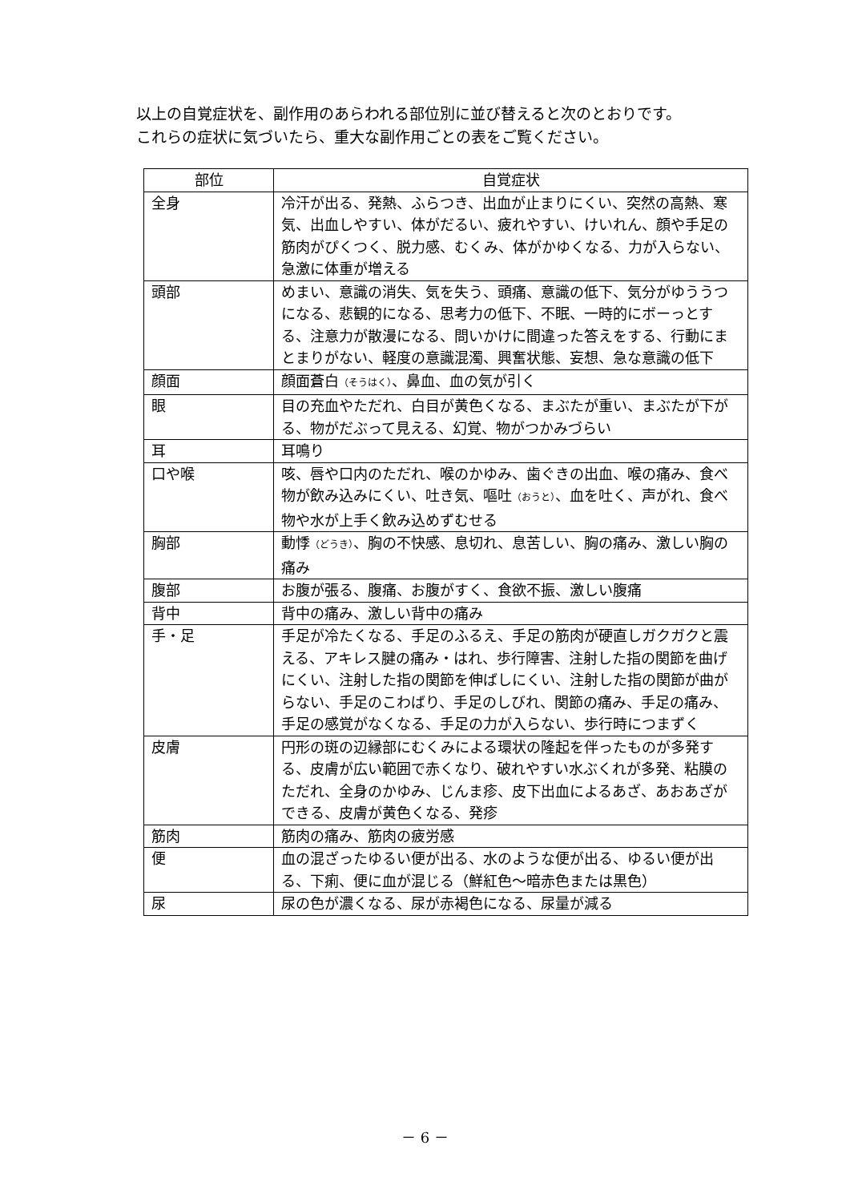以上の自覚症状を、副作用のあらわれる部位別に並び替えると次のとおりです。
これらの症状に気づいたら、重大な副作用ごとの表をご覧ください。
| 部位 | 自覚症状 |
| --- | --- |
| 全身 | 冷汗が出る、発熱、ふらつき、出血が止まりにくい、突然の高熱、寒気、出血しやすい、体がだるい、疲れやすい、けいれん、顔や手足の筋肉がぴくつく、脱力感、むくみ、体がかゆくなる、力が入らない、急激に体重が増える |
| 頭部 | めまい、意識の消失、気を失う、頭痛、意識の低下、気分がゆううつになる、悲観的になる、思考力の低下、不眠、一時的にボーっとする、注意力が散漫になる、問いかけに間違った答えをする、行動にまとまりがない、軽度の意識混濁、興奮状態、妄想、急な意識の低下 |
| 顔面 | 顔面蒼白 （そうはく） 、鼻血、血の気が引く |
| 眼 | 目の充血やただれ、白目が黄色くなる、まぶたが重い、まぶたが下がる、物がだぶって見える、幻覚、物がつかみづらい |
| 耳 | 耳鳴り |
| 口や喉 | 咳、唇や口内のただれ、喉のかゆみ、歯ぐきの出血、喉の痛み、食べ物が飲み込みにくい、吐き気、嘔吐 （おうと） 、血を吐く、声がれ、食べ物や水が上手く飲み込めずむせる |
| 胸部 | 動悸 （どうき） 、胸の不快感、息切れ、息苦しい、胸の痛み、激しい胸の痛み |
| 腹部 | お腹が張る、腹痛、お腹がすく、食欲不振、激しい腹痛 |
| 背中 | 背中の痛み、激しい背中の痛み |
| 手・足 | 手足が冷たくなる、手足のふるえ、手足の筋肉が硬直しガクガクと震える、アキレス腱の痛み・はれ、歩行障害、注射した指の関節を曲げにくい、注射した指の関節を伸ばしにくい、注射した指の関節が曲がらない、手足のこわばり、手足のしびれ、関節の痛み、手足の痛み、手足の感覚がなくなる、手足の力が入らない、歩行時につまずく |
| 皮膚 | 円形の斑の辺縁部にむくみによる環状の隆起を伴ったものが多発する、皮膚が広い範囲で赤くなり、破れやすい水ぶくれが多発、粘膜のただれ、全身のかゆみ、じんま疹、皮下出血によるあざ、あおあざができる、皮膚が黄色くなる、発疹 |
| 筋肉 | 筋肉の痛み、筋肉の疲労感 |
| 便 | 血の混ざったゆるい便が出る、水のような便が出る、ゆるい便が出る、下痢、便に血が混じる（鮮紅色～暗赤色または黒色） |
| 尿 | 尿の色が濃くなる、尿が赤褐色になる、尿量が減る |
－ 6 －